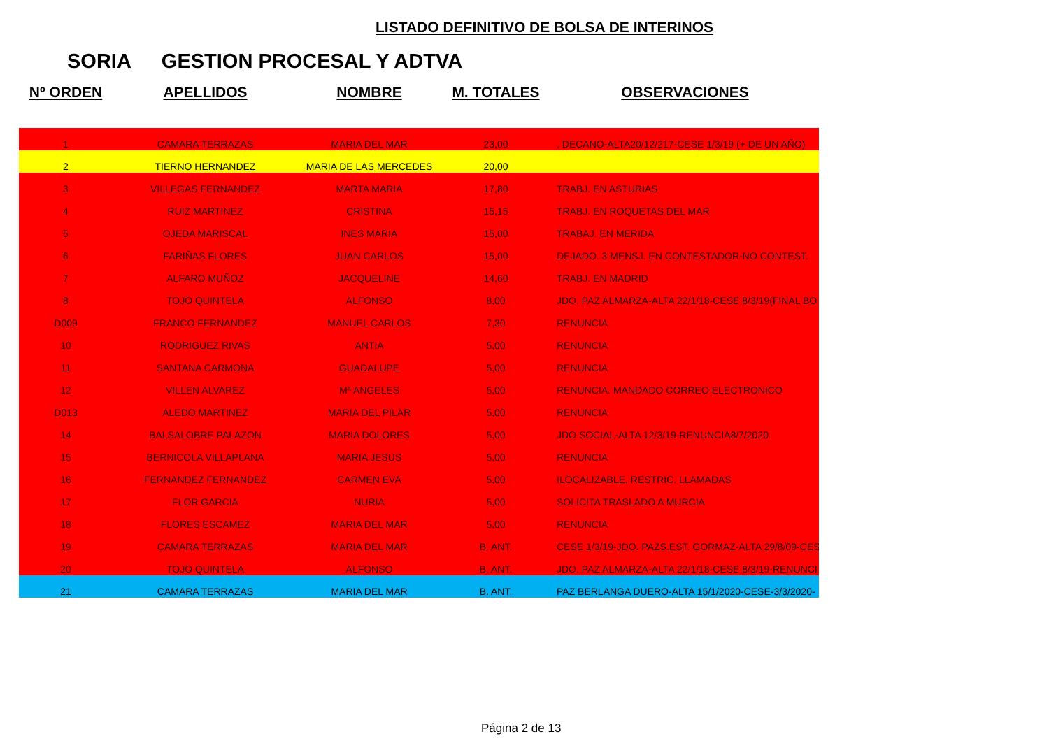LISTADO DEFINITIVO DE BOLSA DE INTERINOS
SORIA GESTION PROCESAL Y ADTVA
| Nº ORDEN | APELLIDOS | NOMBRE | M. TOTALES | OBSERVACIONES |
| --- | --- | --- | --- | --- |
| 1 | CAMARA TERRAZAS | MARIA DEL MAR | 23,00 | , DECANO-ALTA20/12/217-CESE 1/3/19 (+ DE UN AÑO) |
| 2 | TIERNO HERNANDEZ | MARIA DE LAS MERCEDES | 20,00 | |
| 3 | VILLEGAS FERNANDEZ | MARTA MARIA | 17,80 | TRABJ. EN ASTURIAS |
| 4 | RUIZ MARTINEZ | CRISTINA | 15,15 | TRABJ. EN ROQUETAS DEL MAR |
| 5 | OJEDA MARISCAL | INES MARIA | 15,00 | TRABAJ. EN MERIDA |
| 6 | FARIÑAS FLORES | JUAN CARLOS | 15,00 | DEJADO. 3 MENSJ. EN CONTESTADOR-NO CONTEST. |
| 7 | ALFARO MUÑOZ | JACQUELINE | 14,60 | TRABJ. EN MADRID |
| 8 | TOJO QUINTELA | ALFONSO | 8,00 | JDO. PAZ ALMARZA-ALTA 22/1/18-CESE 8/3/19(FINAL BO |
| D009 | FRANCO FERNANDEZ | MANUEL CARLOS | 7,30 | RENUNCIA |
| 10 | RODRIGUEZ RIVAS | ANTIA | 5,00 | RENUNCIA |
| 11 | SANTANA CARMONA | GUADALUPE | 5,00 | RENUNCIA |
| 12 | VILLEN ALVAREZ | Mª ANGELES | 5,00 | RENUNCIA. MANDADO CORREO ELECTRONICO |
| D013 | ALEDO MARTINEZ | MARIA DEL PILAR | 5,00 | RENUNCIA |
| 14 | BALSALOBRE PALAZON | MARIA DOLORES | 5,00 | JDO SOCIAL-ALTA 12/3/19-RENUNCIA8/7/2020 |
| 15 | BERNICOLA VILLAPLANA | MARIA JESUS | 5,00 | RENUNCIA |
| 16 | FERNANDEZ FERNANDEZ | CARMEN EVA | 5,00 | ILOCALIZABLE, RESTRIC. LLAMADAS |
| 17 | FLOR GARCIA | NURIA | 5,00 | SOLICITA TRASLADO A MURCIA |
| 18 | FLORES ESCAMEZ | MARIA DEL MAR | 5,00 | RENUNCIA |
| 19 | CAMARA TERRAZAS | MARIA DEL MAR | B. ANT. | CESE 1/3/19-JDO. PAZS.EST. GORMAZ-ALTA 29/8/09-CES |
| 20 | TOJO QUINTELA | ALFONSO | B. ANT. | JDO. PAZ ALMARZA-ALTA 22/1/18-CESE 8/3/19-RENUNCI |
| 21 | CAMARA TERRAZAS | MARIA DEL MAR | B. ANT. | PAZ BERLANGA DUERO-ALTA 15/1/2020-CESE-3/3/2020- |
Página 2 de 13